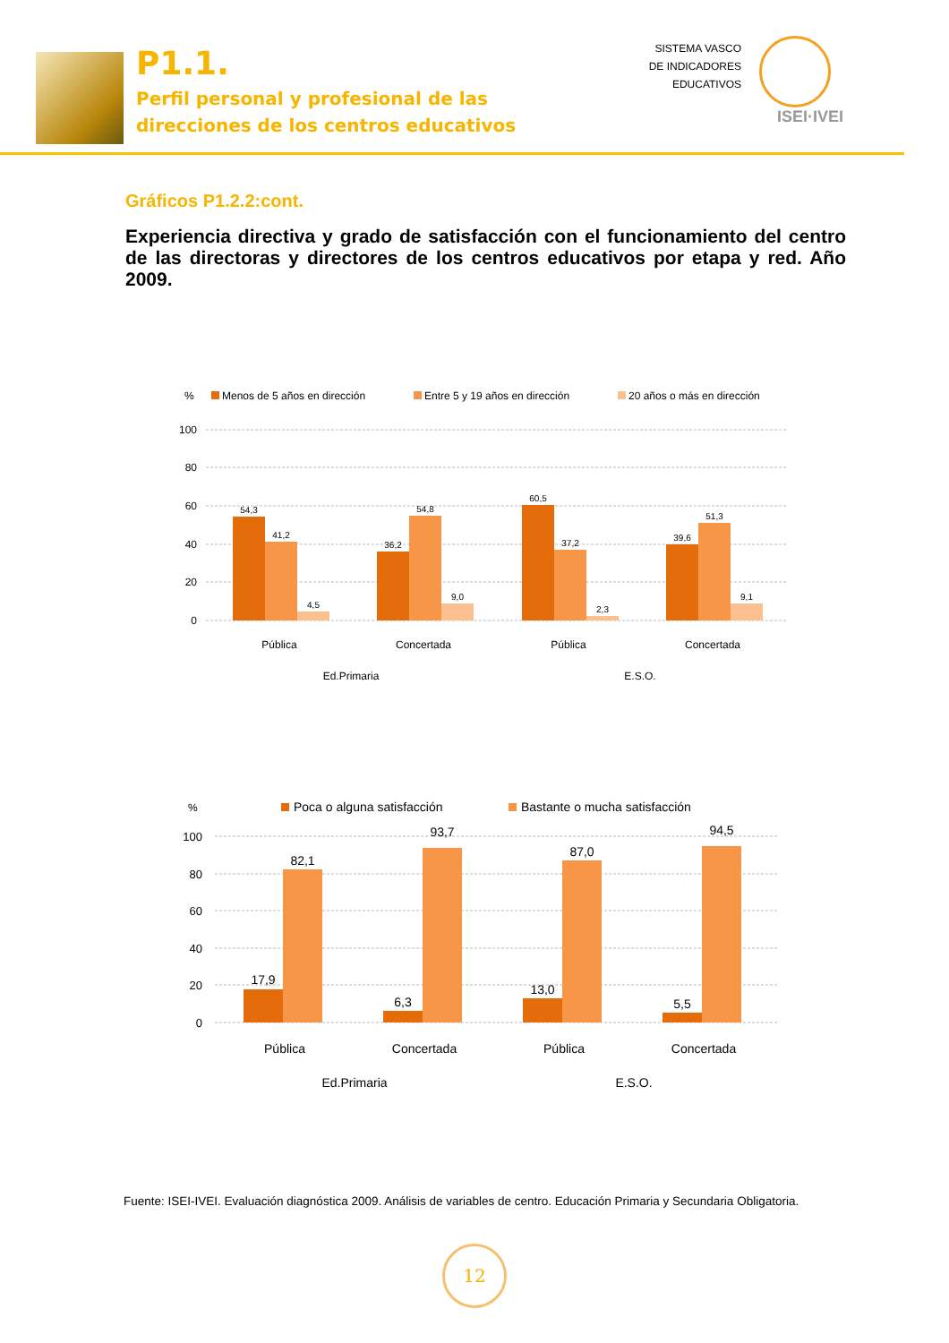P1.1.
Perfil personal y profesional de las
direcciones de los centros educativos
SISTEMA VASCO
DE INDICADORES
EDUCATIVOS
ISEI·IVEI
Gráficos P1.2.2:cont.
Experiencia directiva y grado de satisfacción con el funcionamiento del centro de las directoras y directores de los centros educativos por etapa y red. Año 2009.
%
Menos de 5 años en dirección
Entre 5 y 19 años en dirección
20 años o más en dirección
100
80
60
40
20
0
54,3
41,2
4,5
36,2
54,8
9,0
60,5
37,2
2,3
39,6
51,3
9,1
Pública
Concertada
Pública
Concertada
Ed.Primaria
E.S.O.
%
Poca o alguna satisfacción
Bastante o mucha satisfacción
100
80
60
40
20
0
17,9
82,1
6,3
93,7
13,0
87,0
5,5
94,5
Pública
Concertada
Pública
Concertada
Ed.Primaria
E.S.O.
Fuente: ISEI-IVEI. Evaluación diagnóstica 2009. Análisis de variables de centro. Educación Primaria y Secundaria Obligatoria.
12